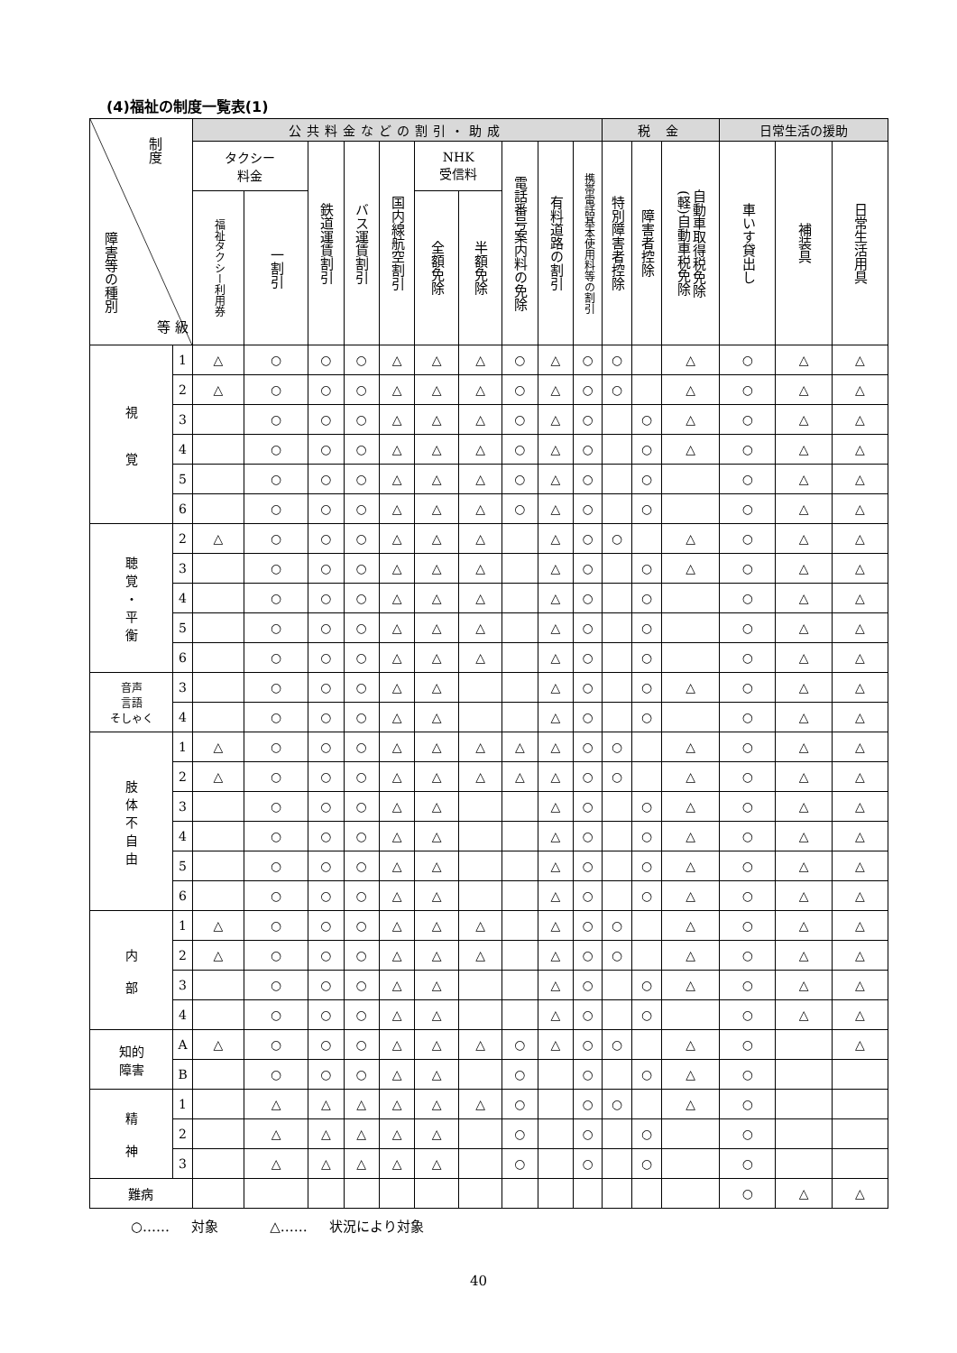(4)福祉の制度一覧表(1)
| 制度 障害等の種別 等 級 | | 公共料金などの割引・助成 | | | | | | | | | | 税 金 | | | 日常生活の援助 | | |
| --- | --- | --- | --- | --- | --- | --- | --- | --- | --- | --- | --- | --- | --- | --- | --- | --- | --- |
| | | タクシー 料金 | | 鉄道運賃割引 | バス運賃割引 | 国内線航空割引 | NHK 受信料 | | 電話番号案内料の免除 | 有料道路の割引 | 携帯電話基本使用料等の割引 | 特別障害者控除 | 障害者控除 | 自動車取得税免除 (軽)自動車税免除 | 車いす貸出し | 補装具 | 日常生活用具 |
| | | 福祉タクシー利用券 | 一割引 | | | | 全額免除 | 半額免除 | | | | | | | | | |
| 視 覚 | 1 | △ | ○ | ○ | ○ | △ | △ | △ | ○ | △ | ○ | ○ | | △ | ○ | △ | △ |
| | 2 | △ | ○ | ○ | ○ | △ | △ | △ | ○ | △ | ○ | ○ | | △ | ○ | △ | △ |
| | 3 | | ○ | ○ | ○ | △ | △ | △ | ○ | △ | ○ | | ○ | △ | ○ | △ | △ |
| | 4 | | ○ | ○ | ○ | △ | △ | △ | ○ | △ | ○ | | ○ | △ | ○ | △ | △ |
| | 5 | | ○ | ○ | ○ | △ | △ | △ | ○ | △ | ○ | | ○ | | ○ | △ | △ |
| | 6 | | ○ | ○ | ○ | △ | △ | △ | ○ | △ | ○ | | ○ | | ○ | △ | △ |
| 聴 覚 ・ 平 衡 | 2 | △ | ○ | ○ | ○ | △ | △ | △ | | △ | ○ | ○ | | △ | ○ | △ | △ |
| | 3 | | ○ | ○ | ○ | △ | △ | △ | | △ | ○ | | ○ | △ | ○ | △ | △ |
| | 4 | | ○ | ○ | ○ | △ | △ | △ | | △ | ○ | | ○ | | ○ | △ | △ |
| | 5 | | ○ | ○ | ○ | △ | △ | △ | | △ | ○ | | ○ | | ○ | △ | △ |
| | 6 | | ○ | ○ | ○ | △ | △ | △ | | △ | ○ | | ○ | | ○ | △ | △ |
| 音声 言語 そしゃく | 3 | | ○ | ○ | ○ | △ | △ | | | △ | ○ | | ○ | △ | ○ | △ | △ |
| | 4 | | ○ | ○ | ○ | △ | △ | | | △ | ○ | | ○ | | ○ | △ | △ |
| 肢 体 不 自 由 | 1 | △ | ○ | ○ | ○ | △ | △ | △ | △ | △ | ○ | ○ | | △ | ○ | △ | △ |
| | 2 | △ | ○ | ○ | ○ | △ | △ | △ | △ | △ | ○ | ○ | | △ | ○ | △ | △ |
| | 3 | | ○ | ○ | ○ | △ | △ | | | △ | ○ | | ○ | △ | ○ | △ | △ |
| | 4 | | ○ | ○ | ○ | △ | △ | | | △ | ○ | | ○ | △ | ○ | △ | △ |
| | 5 | | ○ | ○ | ○ | △ | △ | | | △ | ○ | | ○ | △ | ○ | △ | △ |
| | 6 | | ○ | ○ | ○ | △ | △ | | | △ | ○ | | ○ | △ | ○ | △ | △ |
| 内 部 | 1 | △ | ○ | ○ | ○ | △ | △ | △ | | △ | ○ | ○ | | △ | ○ | △ | △ |
| | 2 | △ | ○ | ○ | ○ | △ | △ | △ | | △ | ○ | ○ | | △ | ○ | △ | △ |
| | 3 | | ○ | ○ | ○ | △ | △ | | | △ | ○ | | ○ | △ | ○ | △ | △ |
| | 4 | | ○ | ○ | ○ | △ | △ | | | △ | ○ | | ○ | | ○ | △ | △ |
| 知的 障害 | A | △ | ○ | ○ | ○ | △ | △ | △ | ○ | △ | ○ | ○ | | △ | ○ | | △ |
| | B | | ○ | ○ | ○ | △ | △ | | ○ | | ○ | | ○ | △ | ○ | | |
| 精 神 | 1 | | △ | △ | △ | △ | △ | △ | ○ | | ○ | ○ | | △ | ○ | | |
| | 2 | | △ | △ | △ | △ | △ | | ○ | | ○ | | ○ | | ○ | | |
| | 3 | | △ | △ | △ | △ | △ | | ○ | | ○ | | ○ | | ○ | | |
| 難病 | | | | | | | | | | | | | | | ○ | △ | △ |
○…… 対象 △…… 状況により対象
40